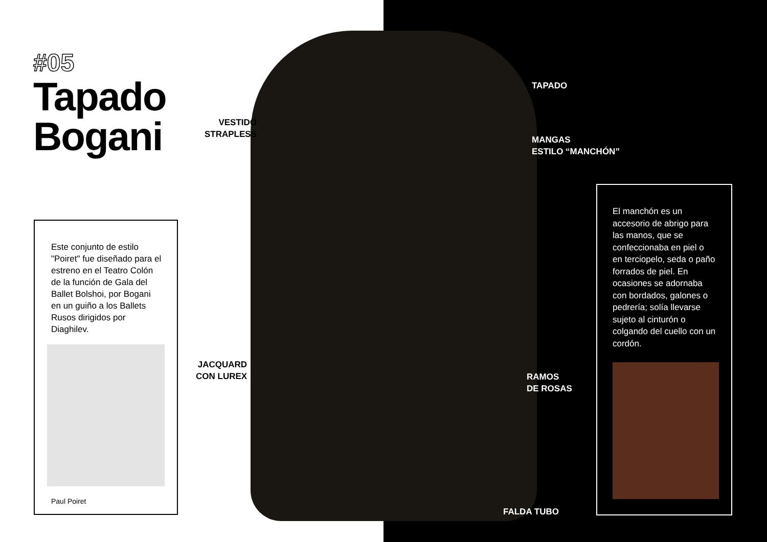#05
Tapado
Bogani
Este conjunto de estilo "Poiret" fue diseñado para el estreno en el Teatro Colón de la función de Gala del Ballet Bolshoi, por Bogani en un guiño a los Ballets Rusos dirigidos por Diaghilev.
Paul Poiret
VESTIDO
STRAPLESS
JACQUARD
CON LUREX
TAPADO
MANGAS
ESTILO “MANCHÓN”
RAMOS
DE ROSAS
FALDA TUBO
El manchón es un accesorio de abrigo para las manos, que se confeccionaba en piel o en terciopelo, seda o paño forrados de piel. En ocasiones se adornaba con bordados, galones o pedrería; solía llevarse sujeto al cinturón o colgando del cuello con un cordón.